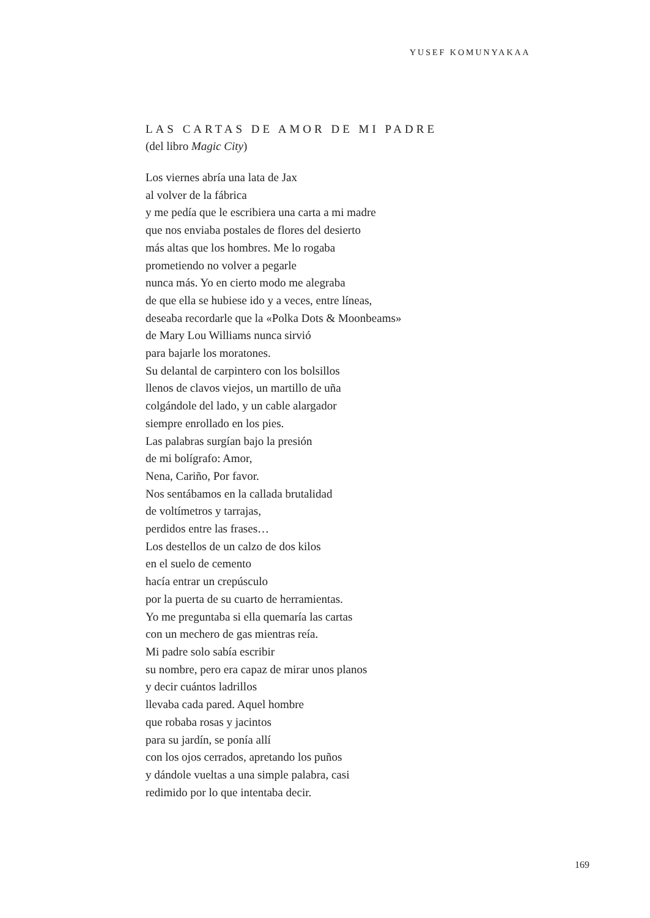YUSEF KOMUNYAKAA
LAS CARTAS DE AMOR DE MI PADRE
(del libro Magic City)
Los viernes abría una lata de Jax
al volver de la fábrica
y me pedía que le escribiera una carta a mi madre
que nos enviaba postales de flores del desierto
más altas que los hombres. Me lo rogaba
prometiendo no volver a pegarle
nunca más. Yo en cierto modo me alegraba
de que ella se hubiese ido y a veces, entre líneas,
deseaba recordarle que la «Polka Dots & Moonbeams»
de Mary Lou Williams nunca sirvió
para bajarle los moratones.
Su delantal de carpintero con los bolsillos
llenos de clavos viejos, un martillo de uña
colgándole del lado, y un cable alargador
siempre enrollado en los pies.
Las palabras surgían bajo la presión
de mi bolígrafo: Amor,
Nena, Cariño, Por favor.
Nos sentábamos en la callada brutalidad
de voltímetros y tarrajas,
perdidos entre las frases…
Los destellos de un calzo de dos kilos
en el suelo de cemento
hacía entrar un crepúsculo
por la puerta de su cuarto de herramientas.
Yo me preguntaba si ella quemaría las cartas
con un mechero de gas mientras reía.
Mi padre solo sabía escribir
su nombre, pero era capaz de mirar unos planos
y decir cuántos ladrillos
llevaba cada pared. Aquel hombre
que robaba rosas y jacintos
para su jardín, se ponía allí
con los ojos cerrados, apretando los puños
y dándole vueltas a una simple palabra, casi
redimido por lo que intentaba decir.
169